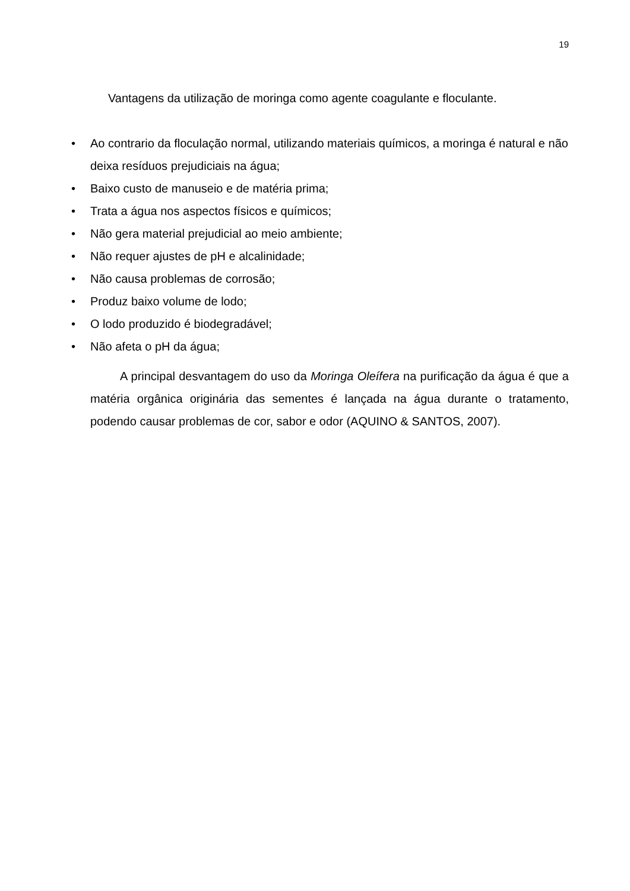19
Vantagens da utilização de moringa como agente coagulante e floculante.
• Ao contrario da floculação normal, utilizando materiais químicos, a moringa é natural e não deixa resíduos prejudiciais na água;
• Baixo custo de manuseio e de matéria prima;
• Trata a água nos aspectos físicos e químicos;
• Não gera material prejudicial ao meio ambiente;
• Não requer ajustes de pH e alcalinidade;
• Não causa problemas de corrosão;
• Produz baixo volume de lodo;
• O lodo produzido é biodegradável;
• Não afeta o pH da água;
A principal desvantagem do uso da Moringa Oleífera na purificação da água é que a matéria orgânica originária das sementes é lançada na água durante o tratamento, podendo causar problemas de cor, sabor e odor (AQUINO & SANTOS, 2007).